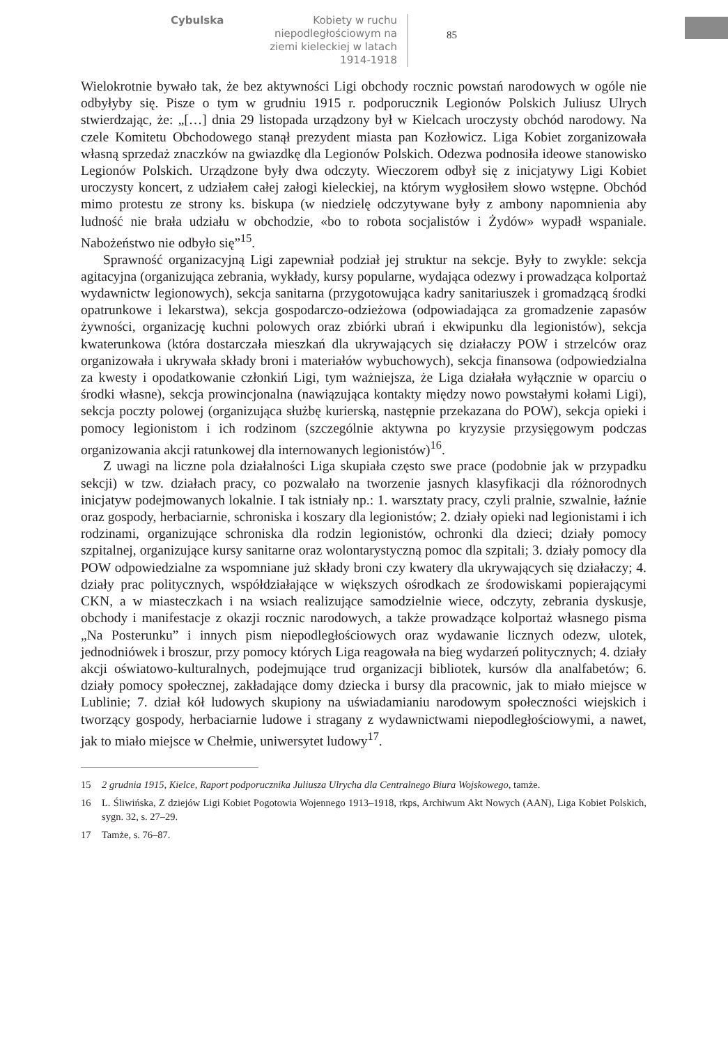Cybulska
Kobiety w ruchu niepodległościowym na ziemi kieleckiej w latach 1914-1918
85
Wielokrotnie bywało tak, że bez aktywności Ligi obchody rocznic powstań narodowych w ogóle nie odbyłyby się. Pisze o tym w grudniu 1915 r. podporucznik Legionów Polskich Juliusz Ulrych stwierdzając, że: „[…] dnia 29 listopada urządzony był w Kielcach uroczysty obchód narodowy. Na czele Komitetu Obchodowego stanął prezydent miasta pan Kozłowicz. Liga Kobiet zorganizowała własną sprzedaż znaczków na gwiazdkę dla Legionów Polskich. Odezwa podnosiła ideowe stanowisko Legionów Polskich. Urządzone były dwa odczyty. Wieczorem odbył się z inicjatywy Ligi Kobiet uroczysty koncert, z udziałem całej załogi kieleckiej, na którym wygłosiłem słowo wstępne. Obchód mimo protestu ze strony ks. biskupa (w niedzielę odczytywane były z ambony napomnienia aby ludność nie brała udziału w obchodzie, «bo to robota socjalistów i Żydów» wypadł wspaniale. Nabożeństwo nie odbyło się”<sup>15</sup>.
Sprawność organizacyjną Ligi zapewniał podział jej struktur na sekcje. Były to zwykle: sekcja agitacyjna (organizująca zebrania, wykłady, kursy popularne, wydająca odezwy i prowadząca kolportaż wydawnictw legionowych), sekcja sanitarna (przygotowująca kadry sanitariuszek i gromadzącą środki opatrunkowe i lekarstwa), sekcja gospodarczo-odzieżowa (odpowiadająca za gromadzenie zapasów żywności, organizację kuchni polowych oraz zbiórki ubrań i ekwipunku dla legionistów), sekcja kwaterunkowa (która dostarczała mieszkań dla ukrywających się działaczy POW i strzelców oraz organizowała i ukrywała składy broni i materiałów wybuchowych), sekcja finansowa (odpowiedzialna za kwesty i opodatkowanie członkiń Ligi, tym ważniejsza, że Liga działała wyłącznie w oparciu o środki własne), sekcja prowincjonalna (nawiązująca kontakty między nowo powstałymi kołami Ligi), sekcja poczty polowej (organizująca służbę kurierską, następnie przekazana do POW), sekcja opieki i pomocy legionistom i ich rodzinom (szczególnie aktywna po kryzysie przysięgowym podczas organizowania akcji ratunkowej dla internowanych legionistów)<sup>16</sup>.
Z uwagi na liczne pola działalności Liga skupiała często swe prace (podobnie jak w przypadku sekcji) w tzw. działach pracy, co pozwalało na tworzenie jasnych klasyfikacji dla różnorodnych inicjatyw podejmowanych lokalnie. I tak istniały np.: 1. warsztaty pracy, czyli pralnie, szwalnie, łaźnie oraz gospody, herbaciarnie, schroniska i koszary dla legionistów; 2. działy opieki nad legionistami i ich rodzinami, organizujące schroniska dla rodzin legionistów, ochronki dla dzieci; działy pomocy szpitalnej, organizujące kursy sanitarne oraz wolontarystyczną pomoc dla szpitali; 3. działy pomocy dla POW odpowiedzialne za wspomniane już składy broni czy kwatery dla ukrywających się działaczy; 4. działy prac politycznych, współdziałające w większych ośrodkach ze środowiskami popierającymi CKN, a w miasteczkach i na wsiach realizujące samodzielnie wiece, odczyty, zebrania dyskusje, obchody i manifestacje z okazji rocznic narodowych, a także prowadzące kolportaż własnego pisma „Na Posterunku” i innych pism niepodległościowych oraz wydawanie licznych odezw, ulotek, jednodniówek i broszur, przy pomocy których Liga reagowała na bieg wydarzeń politycznych; 4. działy akcji oświatowo-kulturalnych, podejmujące trud organizacji bibliotek, kursów dla analfabetów; 6. działy pomocy społecznej, zakładające domy dziecka i bursy dla pracownic, jak to miało miejsce w Lublinie; 7. dział kół ludowych skupiony na uświadamianiu narodowym społeczności wiejskich i tworzący gospody, herbaciarnie ludowe i stragany z wydawnictwami niepodległościowymi, a nawet, jak to miało miejsce w Chełmie, uniwersytet ludowy<sup>17</sup>.
15 2 grudnia 1915, Kielce, Raport podporucznika Juliusza Ulrycha dla Centralnego Biura Wojskowego, tamże.
16 L. Śliwińska, Z dziejów Ligi Kobiet Pogotowia Wojennego 1913–1918, rkps, Archiwum Akt Nowych (AAN), Liga Kobiet Polskich, sygn. 32, s. 27–29.
17 Tamże, s. 76–87.